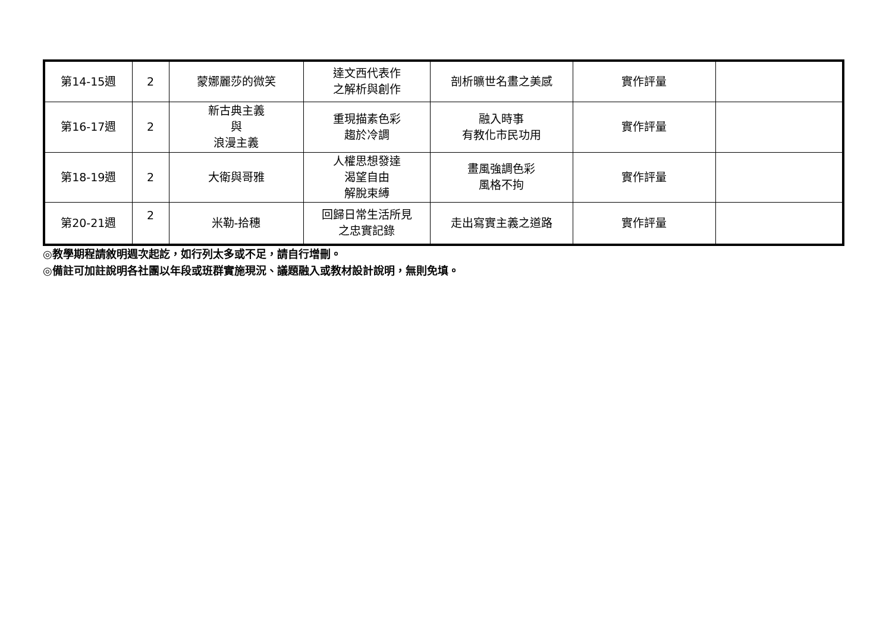| 第14-15週 | 2 | 蒙娜麗莎的微笑 | 達文西代表作 之解析與創作 | 剖析曠世名畫之美感 | 實作評量 | |
| 第16-17週 | 2 | 新古典主義 與 浪漫主義 | 重現描素色彩 趨於冷調 | 融入時事 有教化市民功用 | 實作評量 | |
| 第18-19週 | 2 | 大衛與哥雅 | 人權思想發達 渴望自由 解脫束縛 | 畫風強調色彩 風格不拘 | 實作評量 | |
| 第20-21週 | 2 | 米勒-拾穗 | 回歸日常生活所見 之忠實記錄 | 走出寫實主義之道路 | 實作評量 | |
◎教學期程請敘明週次起訖，如行列太多或不足，請自行增刪。
◎備註可加註說明各社團以年段或班群實施現況、議題融入或教材設計說明，無則免填。